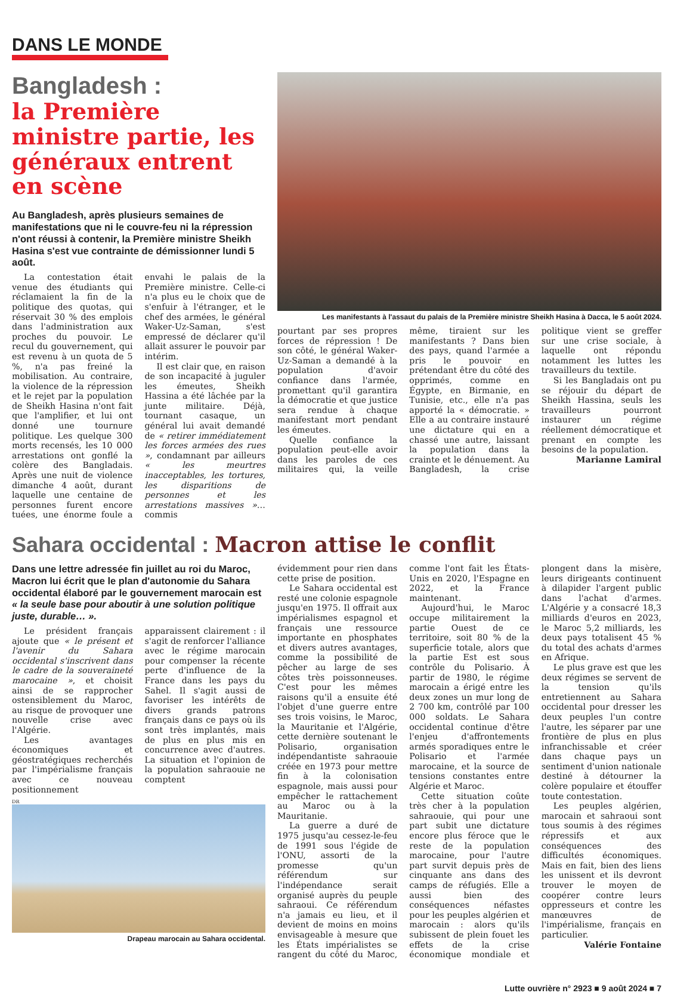DANS LE MONDE
Bangladesh :
la Première ministre partie, les généraux entrent en scène
Au Bangladesh, après plusieurs semaines de manifestations que ni le couvre-feu ni la répression n'ont réussi à contenir, la Première ministre Sheikh Hasina s'est vue contrainte de démissionner lundi 5 août.
La contestation était venue des étudiants qui réclamaient la fin de la politique des quotas, qui réservait 30 % des emplois dans l'administration aux proches du pouvoir. Le recul du gouvernement, qui est revenu à un quota de 5 %, n'a pas freiné la mobilisation. Au contraire, la violence de la répression et le rejet par la population de Sheikh Hasina n'ont fait que l'amplifier, et lui ont donné une tournure politique. Les quelque 300 morts recensés, les 10 000 arrestations ont gonflé la colère des Bangladais. Après une nuit de violence dimanche 4 août, durant laquelle une centaine de personnes furent encore tuées, une énorme foule a envahi le palais de la Première ministre. Celle-ci n'a plus eu le choix que de s'enfuir à l'étranger, et le chef des armées, le général Waker-Uz-Saman, s'est empressé de déclarer qu'il allait assurer le pouvoir par intérim.
Il est clair que, en raison de son incapacité à juguler les émeutes, Sheikh Hassina a été lâchée par la junte militaire. Déjà, tournant casaque, un général lui avait demandé de « retirer immédiatement les forces armées des rues », condamnant par ailleurs « les meurtres inacceptables, les tortures, les disparitions de personnes et les arrestations massives »… commis
Les manifestants à l'assaut du palais de la Première ministre Sheikh Hasina à Dacca, le 5 août 2024.
pourtant par ses propres forces de répression ! De son côté, le général Waker-Uz-Saman a demandé à la population d'avoir confiance dans l'armée, promettant qu'il garantira la démocratie et que justice sera rendue à chaque manifestant mort pendant les émeutes.
Quelle confiance la population peut-elle avoir dans les paroles de ces militaires qui, la veille même, tiraient sur les manifestants ? Dans bien des pays, quand l'armée a pris le pouvoir en prétendant être du côté des opprimés, comme en Égypte, en Birmanie, en Tunisie, etc., elle n'a pas apporté la « démocratie. » Elle a au contraire instauré une dictature qui en a chassé une autre, laissant la population dans la crainte et le dénuement. Au Bangladesh, la crise politique vient se greffer sur une crise sociale, à laquelle ont répondu notamment les luttes les travailleurs du textile.
Si les Bangladais ont pu se réjouir du départ de Sheikh Hassina, seuls les travailleurs pourront instaurer un régime réellement démocratique et prenant en compte les besoins de la population.
Marianne Lamiral
Sahara occidental : Macron attise le conflit
Dans une lettre adressée fin juillet au roi du Maroc, Macron lui écrit que le plan d'autonomie du Sahara occidental élaboré par le gouvernement marocain est « la seule base pour aboutir à une solution politique juste, durable… ».
Le président français ajoute que « le présent et l'avenir du Sahara occidental s'inscrivent dans le cadre de la souveraineté marocaine », et choisit ainsi de se rapprocher ostensiblement du Maroc, au risque de provoquer une nouvelle crise avec l'Algérie.
Les avantages économiques et géostratégiques recherchés par l'impérialisme français avec ce nouveau positionnement apparaissent clairement : il s'agit de renforcer l'alliance avec le régime marocain pour compenser la récente perte d'influence de la France dans les pays du Sahel. Il s'agit aussi de favoriser les intérêts de divers grands patrons français dans ce pays où ils sont très implantés, mais de plus en plus mis en concurrence avec d'autres. La situation et l'opinion de la population sahraouie ne comptent
DR
Drapeau marocain au Sahara occidental.
évidemment pour rien dans cette prise de position.
Le Sahara occidental est resté une colonie espagnole jusqu'en 1975. Il offrait aux impérialismes espagnol et français une ressource importante en phosphates et divers autres avantages, comme la possibilité de pêcher au large de ses côtes très poissonneuses. C'est pour les mêmes raisons qu'il a ensuite été l'objet d'une guerre entre ses trois voisins, le Maroc, la Mauritanie et l'Algérie, cette dernière soutenant le Polisario, organisation indépendantiste sahraouie créée en 1973 pour mettre fin à la colonisation espagnole, mais aussi pour empêcher le rattachement au Maroc ou à la Mauritanie.
La guerre a duré de 1975 jusqu'au cessez-le-feu de 1991 sous l'égide de l'ONU, assorti de la promesse qu'un référendum sur l'indépendance serait organisé auprès du peuple sahraoui. Ce référendum n'a jamais eu lieu, et il devient de moins en moins envisageable à mesure que les États impérialistes se rangent du côté du Maroc, comme l'ont fait les États-Unis en 2020, l'Espagne en 2022, et la France maintenant.
Aujourd'hui, le Maroc occupe militairement la partie Ouest de ce territoire, soit 80 % de la superficie totale, alors que la partie Est est sous contrôle du Polisario. À partir de 1980, le régime marocain a érigé entre les deux zones un mur long de 2 700 km, contrôlé par 100 000 soldats. Le Sahara occidental continue d'être l'enjeu d'affrontements armés sporadiques entre le Polisario et l'armée marocaine, et la source de tensions constantes entre Algérie et Maroc.
Cette situation coûte très cher à la population sahraouie, qui pour une part subit une dictature encore plus féroce que le reste de la population marocaine, pour l'autre part survit depuis près de cinquante ans dans des camps de réfugiés. Elle a aussi bien des conséquences néfastes pour les peuples algérien et marocain : alors qu'ils subissent de plein fouet les effets de la crise économique mondiale et plongent dans la misère, leurs dirigeants continuent à dilapider l'argent public dans l'achat d'armes. L'Algérie y a consacré 18,3 milliards d'euros en 2023, le Maroc 5,2 milliards, les deux pays totalisent 45 % du total des achats d'armes en Afrique.
Le plus grave est que les deux régimes se servent de la tension qu'ils entretiennent au Sahara occidental pour dresser les deux peuples l'un contre l'autre, les séparer par une frontière de plus en plus infranchissable et créer dans chaque pays un sentiment d'union nationale destiné à détourner la colère populaire et étouffer toute contestation.
Les peuples algérien, marocain et sahraoui sont tous soumis à des régimes répressifs et aux conséquences des difficultés économiques. Mais en fait, bien des liens les unissent et ils devront trouver le moyen de coopérer contre leurs oppresseurs et contre les manœuvres de l'impérialisme, français en particulier.
Valérie Fontaine
Lutte ouvrière n° 2923 ■ 9 août 2024 ■ 7